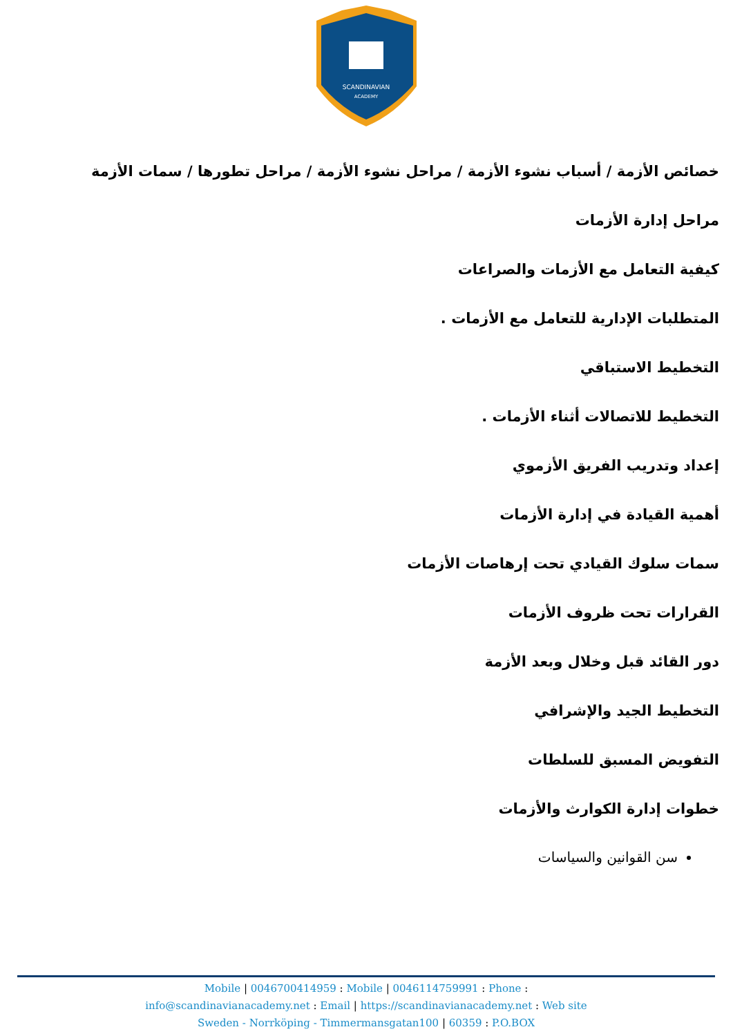SCANDINAVIAN
ACADEMY
خصائص الأزمة / أسباب نشوء الأزمة / مراحل نشوء الأزمة / مراحل تطورها / سمات الأزمة
مراحل إدارة الأزمات
كيفية التعامل مع الأزمات والصراعات
المتطلبات الإدارية للتعامل مع الأزمات .
التخطيط الاستباقي
التخطيط للاتصالات أثناء الأزمات .
إعداد وتدريب الفريق الأزموي
أهمية القيادة في إدارة الأزمات
سمات سلوك القيادي تحت إرهاصات الأزمات
القرارات تحت ظروف الأزمات
دور القائد قبل وخلال وبعد الأزمة
التخطيط الجيد والإشرافي
التفويض المسبق للسلطات
خطوات إدارة الكوارث والأزمات
سن القوانين والسياسات
Mobile | 0046700414959 : Mobile | 0046114759991 : Phone :
info@scandinavianacademy.net : Email | https://scandinavianacademy.net : Web site
Sweden - Norrköping - Timmermansgatan100 | 60359 : P.O.BOX